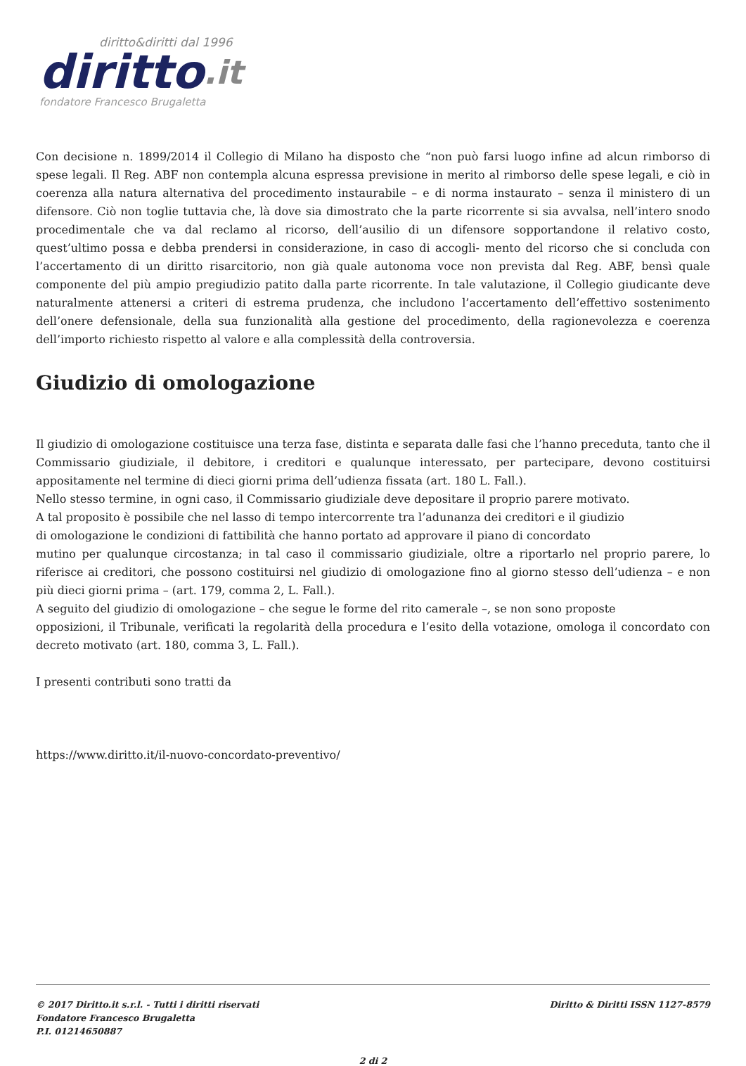diritto&diritti dal 1996
diritto.it
fondatore Francesco Brugaletta
Con decisione n. 1899/2014 il Collegio di Milano ha disposto che “non può farsi luogo infine ad alcun rimborso di spese legali. Il Reg. ABF non contempla alcuna espressa previsione in merito al rimborso delle spese legali, e ciò in coerenza alla natura alternativa del procedimento instaurabile – e di norma instaurato – senza il ministero di un difensore. Ciò non toglie tuttavia che, là dove sia dimostrato che la parte ricorrente si sia avvalsa, nell’intero snodo procedimentale che va dal reclamo al ricorso, dell’ausilio di un difensore sopportandone il relativo costo, quest’ultimo possa e debba prendersi in considerazione, in caso di accogli- mento del ricorso che si concluda con l’accertamento di un diritto risarcitorio, non già quale autonoma voce non prevista dal Reg. ABF, bensì quale componente del più ampio pregiudizio patito dalla parte ricorrente. In tale valutazione, il Collegio giudicante deve naturalmente attenersi a criteri di estrema prudenza, che includono l’accertamento dell’effettivo sostenimento dell’onere defensionale, della sua funzionalità alla gestione del procedimento, della ragionevolezza e coerenza dell’importo richiesto rispetto al valore e alla complessità della controversia.
Giudizio di omologazione
Il giudizio di omologazione costituisce una terza fase, distinta e separata dalle fasi che l’hanno preceduta, tanto che il Commissario giudiziale, il debitore, i creditori e qualunque interessato, per partecipare, devono costituirsi appositamente nel termine di dieci giorni prima dell’udienza fissata (art. 180 L. Fall.).
Nello stesso termine, in ogni caso, il Commissario giudiziale deve depositare il proprio parere motivato.
A tal proposito è possibile che nel lasso di tempo intercorrente tra l’adunanza dei creditori e il giudizio
di omologazione le condizioni di fattibilità che hanno portato ad approvare il piano di concordato
mutino per qualunque circostanza; in tal caso il commissario giudiziale, oltre a riportarlo nel proprio parere, lo riferisce ai creditori, che possono costituirsi nel giudizio di omologazione fino al giorno stesso dell’udienza – e non più dieci giorni prima – (art. 179, comma 2, L. Fall.).
A seguito del giudizio di omologazione – che segue le forme del rito camerale –, se non sono proposte
opposizioni, il Tribunale, verificati la regolarità della procedura e l’esito della votazione, omologa il concordato con decreto motivato (art. 180, comma 3, L. Fall.).
I presenti contributi sono tratti da
https://www.diritto.it/il-nuovo-concordato-preventivo/
© 2017 Diritto.it s.r.l. - Tutti i diritti riservati
Fondatore Francesco Brugaletta
P.I. 01214650887
Diritto & Diritti ISSN 1127-8579
2 di 2